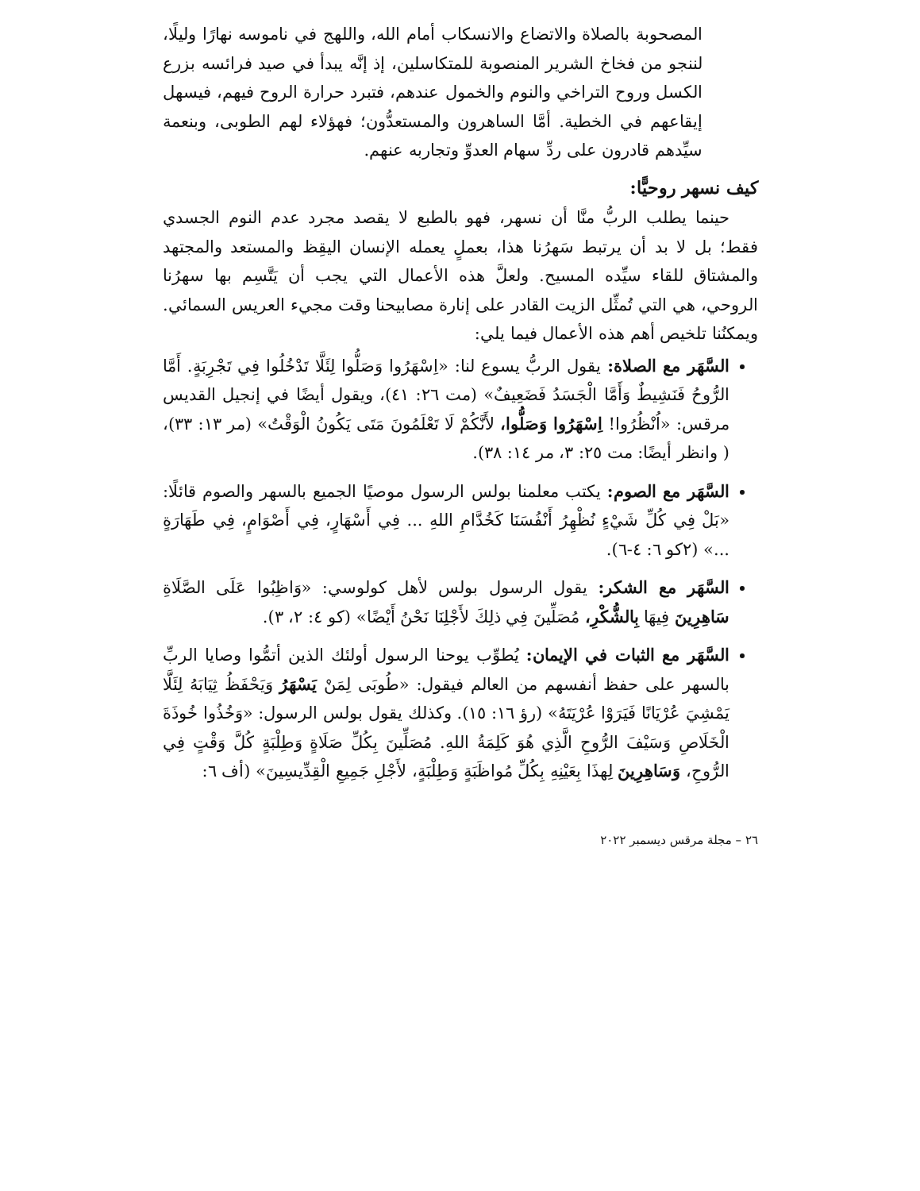المصحوبة بالصلاة والاتضاع والانسكاب أمام الله، واللهج في ناموسه نهارًا وليلًا، لننجو من فخاخ الشرير المنصوبة للمتكاسلين، إذ إنَّه يبدأ في صيد فرائسه بزرع الكسل وروح التراخي والنوم والخمول عندهم، فتبرد حرارة الروح فيهم، فيسهل إيقاعهم في الخطية. أمَّا الساهرون والمستعدُّون؛ فهؤلاء لهم الطوبى، وبنعمة سيِّدهم قادرون على ردِّ سهام العدوِّ وتجاربه عنهم.
كيف نسهر روحيًّا:
حينما يطلب الربُّ منَّا أن نسهر، فهو بالطبع لا يقصد مجرد عدم النوم الجسدي فقط؛ بل لا بد أن يرتبط سَهرُنا هذا، بعملٍ يعمله الإنسان اليقِظ والمستعد والمجتهد والمشتاق للقاء سيِّده المسيح. ولعلَّ هذه الأعمال التي يجب أن يَتَّسِم بها سهرُنا الروحي، هي التي تُمثِّل الزيت القادر على إنارة مصابيحنا وقت مجيء العريس السمائي. ويمكنُنا تلخيص أهم هذه الأعمال فيما يلي:
السَّهَر مع الصلاة: يقول الربُّ يسوع لنا: «اِسْهَرُوا وَصَلُّوا لِئَلَّا تَدْخُلُوا فِي تَجْرِبَةٍ. أَمَّا الرُّوحُ فَنَشِيطٌ وَأَمَّا الْجَسَدُ فَضَعِيفٌ» (مت ٢٦: ٤١)، ويقول أيضًا في إنجيل القديس مرقس: «اُنْظُرُوا! اِسْهَرُوا وَصَلُّوا، لأَنَّكُمْ لَا تَعْلَمُونَ مَتَى يَكُونُ الْوَقْتُ» (مر ١٣: ٣٣)، ( وانظر أيضًا: مت ٢٥: ٣، مر ١٤: ٣٨).
السَّهَر مع الصوم: يكتب معلمنا بولس الرسول موصيًا الجميع بالسهر والصوم قائلًا: «بَلْ فِي كُلِّ شَيْءٍ نُظْهِرُ أَنْفُسَنَا كَخُدَّامِ اللهِ ... فِي أَسْهَارٍ، فِي أَصْوَامٍ، فِي طَهَارَةٍ ...» (٢كو ٦: ٤-٦).
السَّهَر مع الشكر: يقول الرسول بولس لأهل كولوسي: «وَاظِبُوا عَلَى الصَّلَاةِ سَاهِرِينَ فِيهَا بِالشُّكْرِ، مُصَلِّينَ فِي ذلِكَ لأَجْلِنَا نَحْنُ أَيْضًا» (كو ٤: ٢، ٣).
السَّهَر مع الثبات في الإيمان: يُطوِّب يوحنا الرسول أولئك الذين أتمُّوا وصايا الربِّ بالسهر على حفظ أنفسهم من العالم فيقول: «طُوبَى لِمَنْ يَسْهَرُ وَيَحْفَظُ ثِيَابَهُ لِئَلَّا يَمْشِيَ عُرْيَانًا فَيَرَوْا عُرْيَتَهُ» (رؤ ١٦: ١٥). وكذلك يقول بولس الرسول: «وَخُذُوا خُوذَةَ الْخَلَاصِ وَسَيْفَ الرُّوحِ الَّذِي هُوَ كَلِمَةُ اللهِ. مُصَلِّينَ بِكُلِّ صَلَاةٍ وَطِلْبَةٍ كُلَّ وَقْتٍ فِي الرُّوحِ، وَسَاهِرِينَ لِهذَا بِعَيْنِهِ بِكُلِّ مُواظَبَةٍ وَطِلْبَةٍ، لأَجْلِ جَمِيعِ الْقِدِّيسِينَ» (أف ٦:
٢٦ – مجلة مرقس ديسمبر ٢٠٢٢